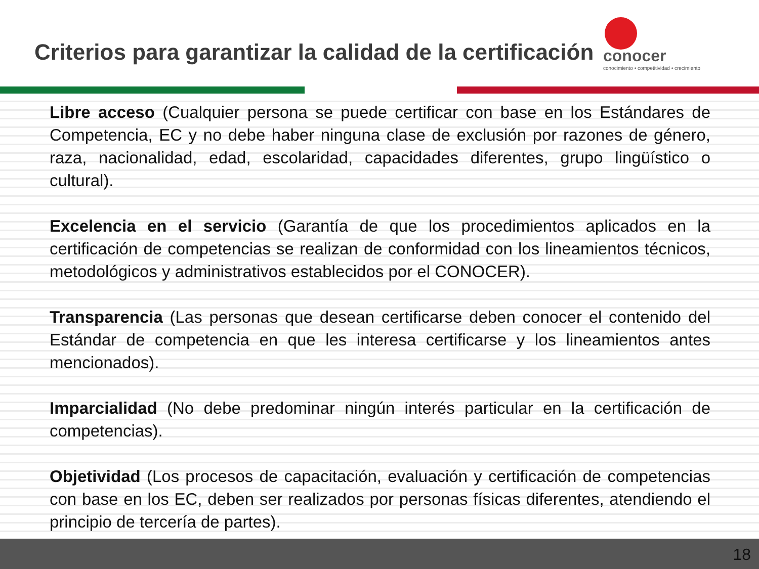Criterios para garantizar la calidad de la certificación
conocer
conocimiento • competitividad • crecimiento
Libre acceso (Cualquier persona se puede certificar con base en los Estándares de Competencia, EC y no debe haber ninguna clase de exclusión por razones de género, raza, nacionalidad, edad, escolaridad, capacidades diferentes, grupo lingüístico o cultural).
Excelencia en el servicio (Garantía de que los procedimientos aplicados en la certificación de competencias se realizan de conformidad con los lineamientos técnicos, metodológicos y administrativos establecidos por el CONOCER).
Transparencia (Las personas que desean certificarse deben conocer el contenido del Estándar de competencia en que les interesa certificarse y los lineamientos antes mencionados).
Imparcialidad (No debe predominar ningún interés particular en la certificación de competencias).
Objetividad (Los procesos de capacitación, evaluación y certificación de competencias con base en los EC, deben ser realizados por personas físicas diferentes, atendiendo el principio de tercería de partes).
18